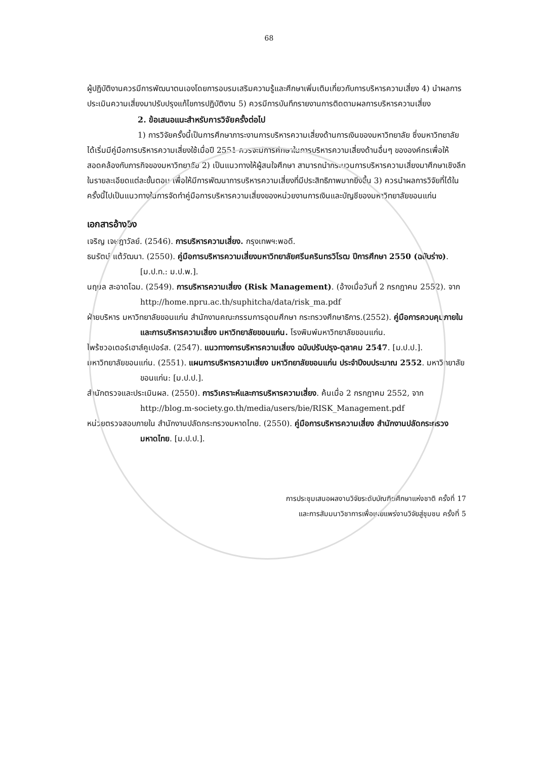68
ผู้ปฏิบัติงานควรมีการพัฒนาตนเองโดยการอบรมเสริมความรู้และศึกษาเพิ่มเติมเกี่ยวกับการบริหารความเสี่ยง 4) นำผลการประเมินความเสี่ยงมาปรับปรุงแก้ไขการปฏิบัติงาน 5) ควรมีการบันทึกรายงานการติดตามผลการบริหารความเสี่ยง
2. ข้อเสนอแนะสำหรับการวิจัยครั้งต่อไป
1) การวิจัยครั้งนี้เป็นการศึกษาภาระงานการบริหารความเสี่ยงด้านการเงินของมหาวิทยาลัย ซึ่งมหาวิทยาลัยได้เริ่มมีคู่มือการบริหารความเสี่ยงใช้เมื่อปี 2551 ควรจะมีการศึกษาในการบริหารความเสี่ยงด้านอื่นๆ ขององค์กรเพื่อให้สอดคล้องกับภารกิจของมหาวิทยาลัย 2) เป็นแนวทางให้ผู้สนใจศึกษา สามารถนำกระบวนการบริหารความเสี่ยงมาศึกษาเชิงลึกในรายละเอียดแต่ละขั้นตอน เพื่อให้มีการพัฒนาการบริหารความเสี่ยงที่มีประสิทธิภาพมากยิ่งขึ้น 3) ควรนำผลการวิจัยที่ได้ในครั้งนี้ไปเป็นแนวทางในการจัดทำคู่มือการบริหารความเสี่ยงของหน่วยงานการเงินและบัญชีของมหาวิทยาลัยขอนแก่น
เอกสารอ้างอิง
เจริญ เจษฎาวัลย์. (2546). การบริหารความเสี่ยง. กรุงเทพฯ:พอดี.
ธนรัตน์ แต้วัฒนา. (2550). คู่มือการบริหารความเสี่ยงมหาวิทยาลัยศรีนครินทรวิโรฒ ปีการศึกษา 2550 (ฉบับร่าง). [ม.ป.ท.: ม.ป.พ.].
นฤมล สะอาดโฉม. (2549). การบริหารความเสี่ยง (Risk Management). (อ้างเมื่อวันที่ 2 กรกฎาคม 2552). จาก http://home.npru.ac.th/suphitcha/data/risk_ma.pdf
ฝ่ายบริหาร มหาวิทยาลัยขอนแก่น สำนักงานคณะกรรมการอุดมศึกษา กระทรวงศึกษาธิการ.(2552). คู่มือการควบคุมภายในและการบริหารความเสี่ยง มหาวิทยาลัยขอนแก่น. โรงพิมพ์มหาวิทยาลัยขอนแก่น.
ไพร้ซวอเตอร์เฮาส์คูเปอร์ส. (2547). แนวทางการบริหารความเสี่ยง ฉบับปรับปรุง-ตุลาคม 2547. [ม.ป.ป.].
มหาวิทยาลัยขอนแก่น. (2551). แผนการบริหารความเสี่ยง มหาวิทยาลัยขอนแก่น ประจำปีงบประมาณ 2552. มหาวิทยาลัยขอนแก่น: [ม.ป.ป.].
สำนักตรวจและประเมินผล. (2550). การวิเคราะห์และการบริหารความเสี่ยง. ค้นเมื่อ 2 กรกฎาคม 2552, จาก http://blog.m-society.go.th/media/users/bie/RISK_Management.pdf
หน่วยตรวจสอบภายใน สำนักงานปลัดกระทรวงมหาดไทย. (2550). คู่มือการบริหารความเสี่ยง สำนักงานปลัดกระทรวงมหาดไทย. [ม.ป.ป.].
การประชุมเสนอผลงานวิจัยระดับบัณฑิตศึกษาแห่งชาติ ครั้งที่ 17
และการสัมมนาวิชาการเพื่อเผยแพร่งานวิจัยสู่ชุมชน ครั้งที่ 5